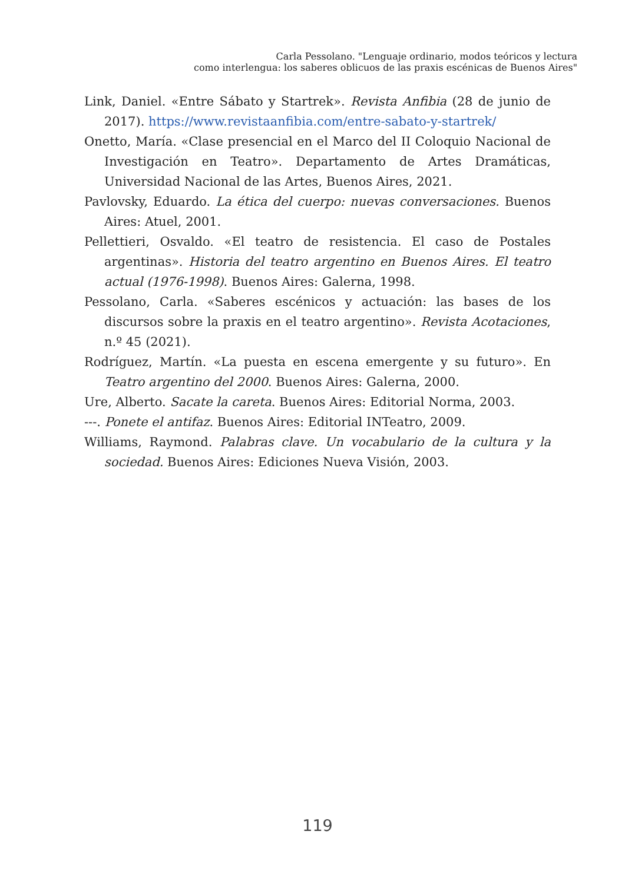Carla Pessolano. "Lenguaje ordinario, modos teóricos y lectura
como interlengua: los saberes oblicuos de las praxis escénicas de Buenos Aires"
Link, Daniel. «Entre Sábato y Startrek». Revista Anfibia (28 de junio de 2017). https://www.revistaanfibia.com/entre-sabato-y-startrek/
Onetto, María. «Clase presencial en el Marco del II Coloquio Nacional de Investigación en Teatro». Departamento de Artes Dramáticas, Universidad Nacional de las Artes, Buenos Aires, 2021.
Pavlovsky, Eduardo. La ética del cuerpo: nuevas conversaciones. Buenos Aires: Atuel, 2001.
Pellettieri, Osvaldo. «El teatro de resistencia. El caso de Postales argentinas». Historia del teatro argentino en Buenos Aires. El teatro actual (1976-1998). Buenos Aires: Galerna, 1998.
Pessolano, Carla. «Saberes escénicos y actuación: las bases de los discursos sobre la praxis en el teatro argentino». Revista Acotaciones, n.º 45 (2021).
Rodríguez, Martín. «La puesta en escena emergente y su futuro». En Teatro argentino del 2000. Buenos Aires: Galerna, 2000.
Ure, Alberto. Sacate la careta. Buenos Aires: Editorial Norma, 2003.
---. Ponete el antifaz. Buenos Aires: Editorial INTeatro, 2009.
Williams, Raymond. Palabras clave. Un vocabulario de la cultura y la sociedad. Buenos Aires: Ediciones Nueva Visión, 2003.
119